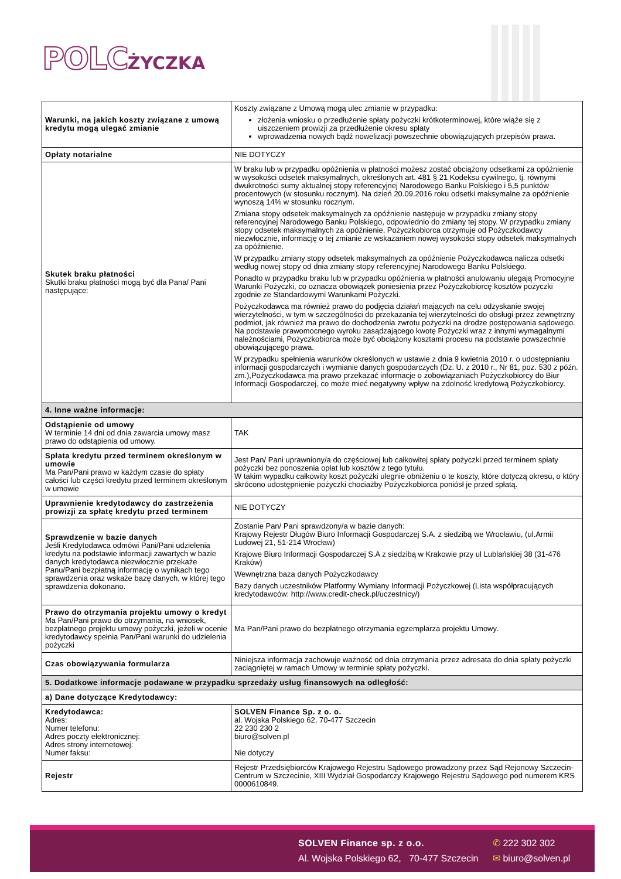POLC ŻYCZKA
| Warunki, na jakich koszty związane z umową kredytu mogą ulegać zmianie | Koszty związane z Umową mogą ulec zmianie w przypadku: złożenia wniosku o przedłużenie spłaty pożyczki krótkoterminowej, które wiąże się z uiszczeniem prowizji za przedłużenie okresu spłaty wprowadzenia nowych bądź nowelizacji powszechnie obowiązujących przepisów prawa. |
| Opłaty notarialne | NIE DOTYCZY |
| Skutek braku płatności Skutki braku płatności mogą być dla Pana/ Pani następujące: | W braku lub w przypadku opóźnienia w płatności możesz zostać obciążony odsetkami za opóźnienie w wysokości odsetek maksymalnych, określonych art. 481 § 21 Kodeksu cywilnego, tj. równymi dwukrotności sumy aktualnej stopy referencyjnej Narodowego Banku Polskiego i 5,5 punktów procentowych (w stosunku rocznym). Na dzień 20.09.2016 roku odsetki maksymalne za opóźnienie wynoszą 14% w stosunku rocznym. Zmiana stopy odsetek maksymalnych za opóźnienie następuje w przypadku zmiany stopy referencyjnej Narodowego Banku Polskiego, odpowiednio do zmiany tej stopy. W przypadku zmiany stopy odsetek maksymalnych za opóźnienie, Pożyczkobiorca otrzymuje od Pożyczkodawcy niezwłocznie, informację o tej zmianie ze wskazaniem nowej wysokości stopy odsetek maksymalnych za opóźnienie. W przypadku zmiany stopy odsetek maksymalnych za opóźnienie Pożyczkodawca nalicza odsetki według nowej stopy od dnia zmiany stopy referencyjnej Narodowego Banku Polskiego. Ponadto w przypadku braku lub w przypadku opóźnienia w płatności anulowaniu ulegają Promocyjne Warunki Pożyczki, co oznacza obowiązek poniesienia przez Pożyczkobiorcę kosztów pożyczki zgodnie ze Standardowymi Warunkami Pożyczki. Pożyczkodawca ma również prawo do podjęcia działań mających na celu odzyskanie swojej wierzytelności, w tym w szczególności do przekazania tej wierzytelności do obsługi przez zewnętrzny podmiot, jak również ma prawo do dochodzenia zwrotu pożyczki na drodze postępowania sądowego. Na podstawie prawomocnego wyroku zasądzającego kwotę Pożyczki wraz z innymi wymagalnymi należnościami, Pożyczkobiorca może być obciążony kosztami procesu na podstawie powszechnie obowiązującego prawa. W przypadku spełnienia warunków określonych w ustawie z dnia 9 kwietnia 2010 r. o udostępnianiu informacji gospodarczych i wymianie danych gospodarczych (Dz. U. z 2010 r., Nr 81, poz. 530 z późn. zm.),Pożyczkodawca ma prawo przekazać informacje o zobowiązaniach Pożyczkobiorcy do Biur Informacji Gospodarczej, co może mieć negatywny wpływ na zdolność kredytową Pożyczkobiorcy. |
| 4. Inne ważne informacje: | |
| Odstąpienie od umowy W terminie 14 dni od dnia zawarcia umowy masz prawo do odstąpienia od umowy. | TAK |
| Spłata kredytu przed terminem określonym w umowie Ma Pan/Pani prawo w każdym czasie do spłaty całości lub części kredytu przed terminem określonym w umowie | Jest Pan/ Pani uprawniony/a do częściowej lub całkowitej spłaty pożyczki przed terminem spłaty pożyczki bez ponoszenia opłat lub kosztów z tego tytułu. W takim wypadku całkowity koszt pożyczki ulegnie obniżeniu o te koszty, które dotyczą okresu, o który skrócono udostępnienie pożyczki chociażby Pożyczkobiorca poniósł je przed spłatą. |
| Uprawnienie kredytodawcy do zastrzeżenia prowizji za spłatę kredytu przed terminem | NIE DOTYCZY |
| Sprawdzenie w bazie danych Jeśli Kredytodawca odmówi Pani/Pani udzielenia kredytu na podstawie informacji zawartych w bazie danych kredytodawca niezwłocznie przekaże Panu/Pani bezpłatną informację o wynikach tego sprawdzenia oraz wskaże bazę danych, w której tego sprawdzenia dokonano. | Zostanie Pan/ Pani sprawdzony/a w bazie danych: Krajowy Rejestr Długów Biuro Informacji Gospodarczej S.A. z siedzibą we Wrocławiu, (ul.Armii Ludowej 21, 51-214 Wrocław) Krajowe Biuro Informacji Gospodarczej S.A z siedzibą w Krakowie przy ul Lublańskiej 38 (31-476 Kraków) Wewnętrzna baza danych Pożyczkodawcy Bazy danych uczestników Platformy Wymiany Informacji Pożyczkowej (Lista współpracujących kredytodawców: http://www.credit-check.pl/uczestnicy/) |
| Prawo do otrzymania projektu umowy o kredyt Ma Pan/Pani prawo do otrzymania, na wniosek, bezpłatnego projektu umowy pożyczki, jeżeli w ocenie kredytodawcy spełnia Pan/Pani warunki do udzielenia pożyczki | Ma Pan/Pani prawo do bezpłatnego otrzymania egzemplarza projektu Umowy. |
| Czas obowiązywania formularza | Niniejsza informacja zachowuje ważność od dnia otrzymania przez adresata do dnia spłaty pożyczki zaciągniętej w ramach Umowy w terminie spłaty pożyczki. |
| 5. Dodatkowe informacje podawane w przypadku sprzedaży usług finansowych na odległość: | |
| a) Dane dotyczące Kredytodawcy: | |
| Kredytodawca: Adres: Numer telefonu: Adres poczty elektronicznej: Adres strony internetowej: Numer faksu: | SOLVEN Finance Sp. z o. o. al. Wojska Polskiego 62, 70-477 Szczecin 22 230 230 2 biuro@solven.pl Nie dotyczy |
| Rejestr | Rejestr Przedsiębiorców Krajowego Rejestru Sądowego prowadzony przez Sąd Rejonowy Szczecin-Centrum w Szczecinie, XIII Wydział Gospodarczy Krajowego Rejestru Sądowego pod numerem KRS 0000610849. |
SOLVEN Finance sp. z o.o.
Al. Wojska Polskiego 62, 70-477 Szczecin
✆ 222 302 302
✉ biuro@solven.pl